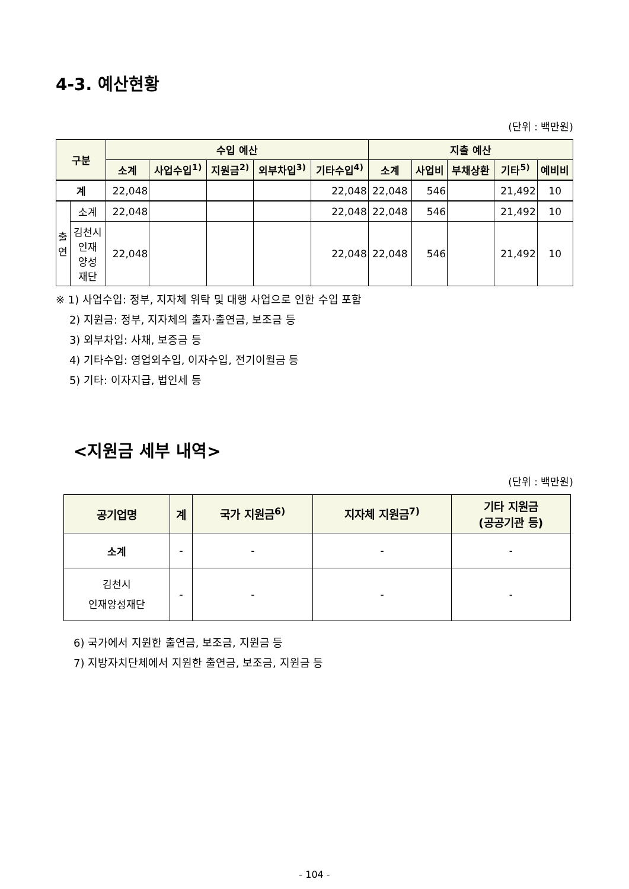4-3. 예산현황
(단위 : 백만원)
| 구분 | | 수입 예산 | | | | | 지출 예산 | | | | |
| --- | --- | --- | --- | --- | --- | --- | --- | --- | --- | --- | --- |
| | | 소계 | 사업수입<sup>1)</sup> | 지원금<sup>2)</sup> | 외부차입<sup>3)</sup> | 기타수입<sup>4)</sup> | 소계 | 사업비 | 부채상환 | 기타<sup>5)</sup> | 예비비 |
| 계 | | 22,048 | | | | 22,048 | 22,048 | 546 | | 21,492 | 10 |
| 출 연 | 소계 | 22,048 | | | | 22,048 | 22,048 | 546 | | 21,492 | 10 |
| | 김천시 인재 양성 재단 | 22,048 | | | | 22,048 | 22,048 | 546 | | 21,492 | 10 |
※ 1) 사업수입: 정부, 지자체 위탁 및 대행 사업으로 인한 수입 포함
2) 지원금: 정부, 지자체의 출자·출연금, 보조금 등
3) 외부차입: 사채, 보증금 등
4) 기타수입: 영업외수입, 이자수입, 전기이월금 등
5) 기타: 이자지급, 법인세 등
<지원금 세부 내역>
(단위 : 백만원)
| 공기업명 | 계 | 국가 지원금<sup>6)</sup> | 지자체 지원금<sup>7)</sup> | 기타 지원금 (공공기관 등) |
| --- | --- | --- | --- | --- |
| 소계 | - | - | - | - |
| 김천시 인재양성재단 | - | - | - | - |
6) 국가에서 지원한 출연금, 보조금, 지원금 등
7) 지방자치단체에서 지원한 출연금, 보조금, 지원금 등
- 104 -